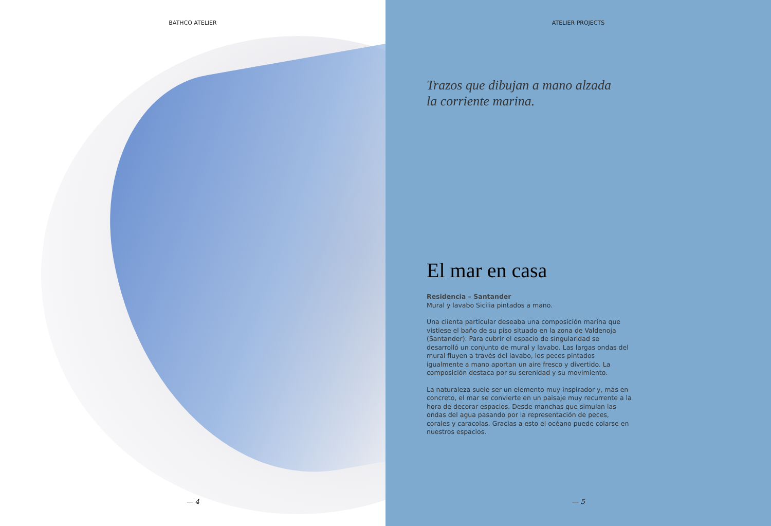BATHCO ATELIER
— 4
ATELIER PROJECTS
Trazos que dibujan a mano alzada
la corriente marina.
El mar en casa
Residencia – Santander
Mural y lavabo Sicilia pintados a mano.
Una clienta particular deseaba una composición marina que vistiese el baño de su piso situado en la zona de Valdenoja (Santander). Para cubrir el espacio de singularidad se desarrolló un conjunto de mural y lavabo. Las largas ondas del mural fluyen a través del lavabo, los peces pintados igualmente a mano aportan un aire fresco y divertido. La composición destaca por su serenidad y su movimiento.
La naturaleza suele ser un elemento muy inspirador y, más en concreto, el mar se convierte en un paisaje muy recurrente a la hora de decorar espacios. Desde manchas que simulan las ondas del agua pasando por la representación de peces, corales y caracolas. Gracias a esto el océano puede colarse en nuestros espacios.
— 5